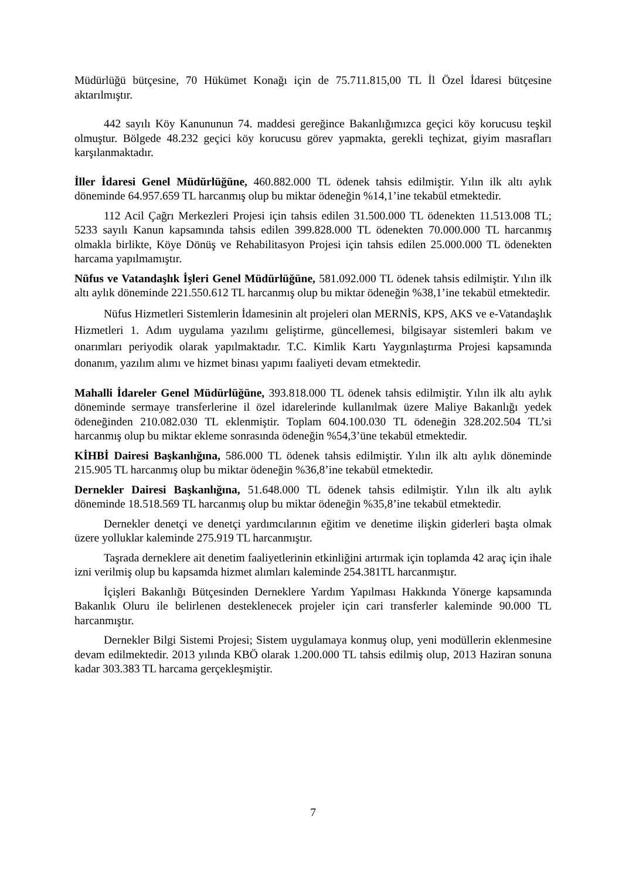Müdürlüğü bütçesine, 70 Hükümet Konağı için de 75.711.815,00 TL İl Özel İdaresi bütçesine aktarılmıştır.
442 sayılı Köy Kanununun 74. maddesi gereğince Bakanlığımızca geçici köy korucusu teşkil olmuştur. Bölgede 48.232 geçici köy korucusu görev yapmakta, gerekli teçhizat, giyim masrafları karşılanmaktadır.
İller İdaresi Genel Müdürlüğüne, 460.882.000 TL ödenek tahsis edilmiştir. Yılın ilk altı aylık döneminde 64.957.659 TL harcanmış olup bu miktar ödeneğin %14,1’ine tekabül etmektedir.
112 Acil Çağrı Merkezleri Projesi için tahsis edilen 31.500.000 TL ödenekten 11.513.008 TL; 5233 sayılı Kanun kapsamında tahsis edilen 399.828.000 TL ödenekten 70.000.000 TL harcanmış olmakla birlikte, Köye Dönüş ve Rehabilitasyon Projesi için tahsis edilen 25.000.000 TL ödenekten harcama yapılmamıştır.
Nüfus ve Vatandaşlık İşleri Genel Müdürlüğüne, 581.092.000 TL ödenek tahsis edilmiştir. Yılın ilk altı aylık döneminde 221.550.612 TL harcanmış olup bu miktar ödeneğin %38,1’ine tekabül etmektedir.
Nüfus Hizmetleri Sistemlerin İdamesinin alt projeleri olan MERNİS, KPS, AKS ve e-Vatandaşlık Hizmetleri 1. Adım uygulama yazılımı geliştirme, güncellemesi, bilgisayar sistemleri bakım ve onarımları periyodik olarak yapılmaktadır. T.C. Kimlik Kartı Yaygınlaştırma Projesi kapsamında donanım, yazılım alımı ve hizmet binası yapımı faaliyeti devam etmektedir.
Mahalli İdareler Genel Müdürlüğüne, 393.818.000 TL ödenek tahsis edilmiştir. Yılın ilk altı aylık döneminde sermaye transferlerine il özel idarelerinde kullanılmak üzere Maliye Bakanlığı yedek ödeneğinden 210.082.030 TL eklenmiştir. Toplam 604.100.030 TL ödeneğin 328.202.504 TL’si harcanmış olup bu miktar ekleme sonrasında ödeneğin %54,3’üne tekabül etmektedir.
KİHBİ Dairesi Başkanlığına, 586.000 TL ödenek tahsis edilmiştir. Yılın ilk altı aylık döneminde 215.905 TL harcanmış olup bu miktar ödeneğin %36,8’ine tekabül etmektedir.
Dernekler Dairesi Başkanlığına, 51.648.000 TL ödenek tahsis edilmiştir. Yılın ilk altı aylık döneminde 18.518.569 TL harcanmış olup bu miktar ödeneğin %35,8’ine tekabül etmektedir.
Dernekler denetçi ve denetçi yardımcılarının eğitim ve denetime ilişkin giderleri başta olmak üzere yolluklar kaleminde 275.919 TL harcanmıştır.
Taşrada derneklere ait denetim faaliyetlerinin etkinliğini artırmak için toplamda 42 araç için ihale izni verilmiş olup bu kapsamda hizmet alımları kaleminde 254.381TL harcanmıştır.
İçişleri Bakanlığı Bütçesinden Derneklere Yardım Yapılması Hakkında Yönerge kapsamında Bakanlık Oluru ile belirlenen desteklenecek projeler için cari transferler kaleminde 90.000 TL harcanmıştır.
Dernekler Bilgi Sistemi Projesi; Sistem uygulamaya konmuş olup, yeni modüllerin eklenmesine devam edilmektedir. 2013 yılında KBÖ olarak 1.200.000 TL tahsis edilmiş olup, 2013 Haziran sonuna kadar 303.383 TL harcama gerçekleşmiştir.
7